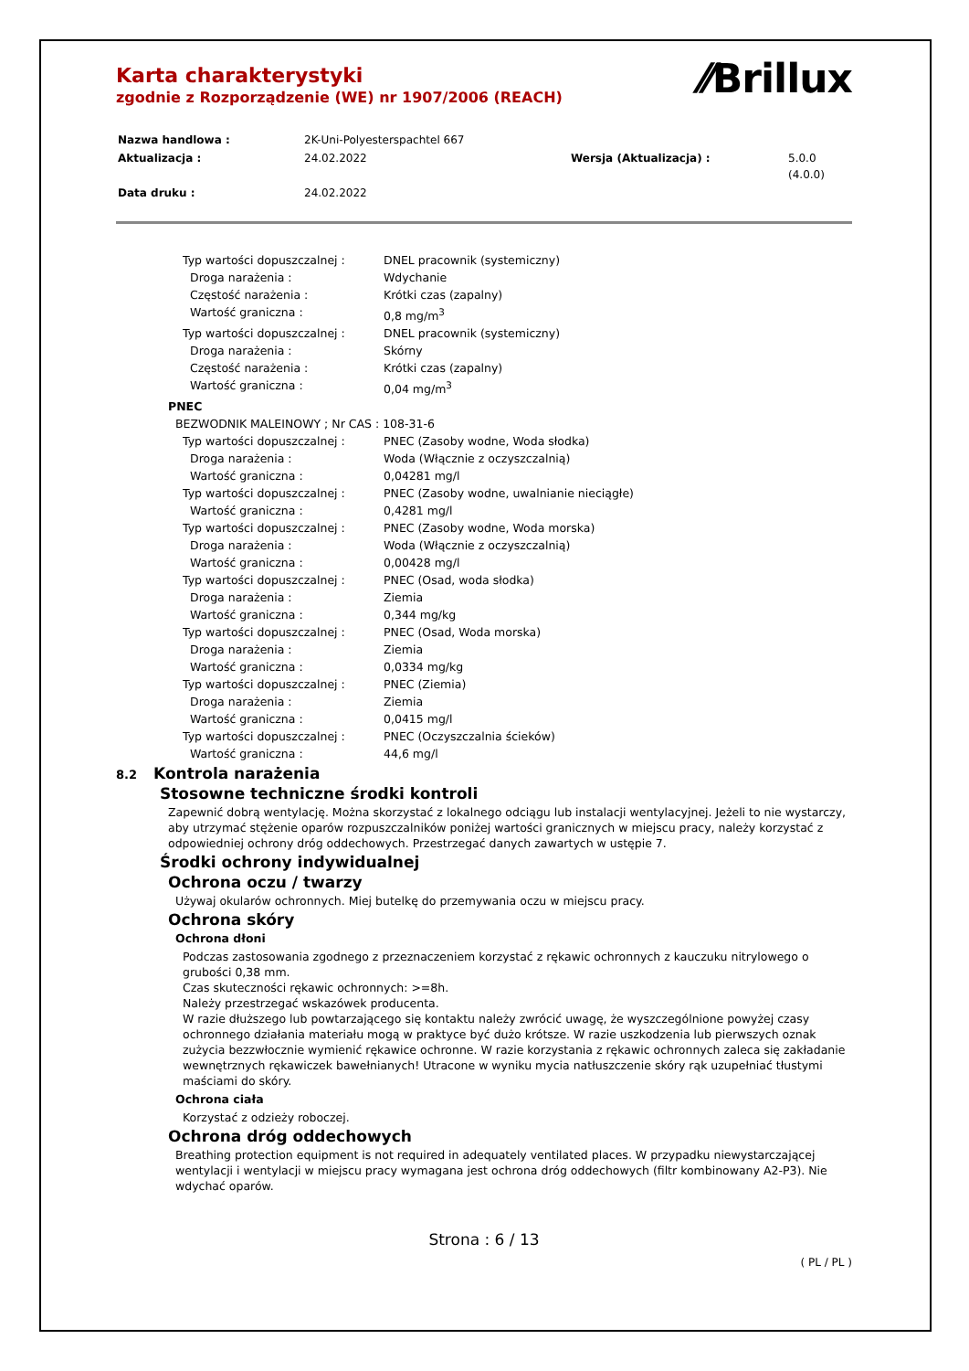⁄⁄Brillux
Karta charakterystyki
zgodnie z Rozporządzenie (WE) nr 1907/2006 (REACH)
| Nazwa handlowa : | 2K-Uni-Polyesterspachtel 667 | | |
| Aktualizacja : | 24.02.2022 | Wersja (Aktualizacja) : | 5.0.0 (4.0.0) |
| Data druku : | 24.02.2022 | | |
Typ wartości dopuszczalnej : DNEL pracownik (systemiczny)
Droga narażenia : Wdychanie
Częstość narażenia : Krótki czas (zapalny)
Wartość graniczna : 0,8 mg/m<sup>3</sup>
Typ wartości dopuszczalnej : DNEL pracownik (systemiczny)
Droga narażenia : Skórny
Częstość narażenia : Krótki czas (zapalny)
Wartość graniczna : 0,04 mg/m<sup>3</sup>
PNEC
BEZWODNIK MALEINOWY ; Nr CAS : 108-31-6
Typ wartości dopuszczalnej : PNEC (Zasoby wodne, Woda słodka)
Droga narażenia : Woda (Włącznie z oczyszczalnią)
Wartość graniczna : 0,04281 mg/l
Typ wartości dopuszczalnej : PNEC (Zasoby wodne, uwalnianie nieciągłe)
Wartość graniczna : 0,4281 mg/l
Typ wartości dopuszczalnej : PNEC (Zasoby wodne, Woda morska)
Droga narażenia : Woda (Włącznie z oczyszczalnią)
Wartość graniczna : 0,00428 mg/l
Typ wartości dopuszczalnej : PNEC (Osad, woda słodka)
Droga narażenia : Ziemia
Wartość graniczna : 0,344 mg/kg
Typ wartości dopuszczalnej : PNEC (Osad, Woda morska)
Droga narażenia : Ziemia
Wartość graniczna : 0,0334 mg/kg
Typ wartości dopuszczalnej : PNEC (Ziemia)
Droga narażenia : Ziemia
Wartość graniczna : 0,0415 mg/l
Typ wartości dopuszczalnej : PNEC (Oczyszczalnia ścieków)
Wartość graniczna : 44,6 mg/l
8.2 Kontrola narażenia
Stosowne techniczne środki kontroli
Zapewnić dobrą wentylację. Można skorzystać z lokalnego odciągu lub instalacji wentylacyjnej. Jeżeli to nie wystarczy, aby utrzymać stężenie oparów rozpuszczalników poniżej wartości granicznych w miejscu pracy, należy korzystać z odpowiedniej ochrony dróg oddechowych. Przestrzegać danych zawartych w ustępie 7.
Środki ochrony indywidualnej
Ochrona oczu / twarzy
Używaj okularów ochronnych. Miej butelkę do przemywania oczu w miejscu pracy.
Ochrona skóry
Ochrona dłoni
Podczas zastosowania zgodnego z przeznaczeniem korzystać z rękawic ochronnych z kauczuku nitrylowego o grubości 0,38 mm.
Czas skuteczności rękawic ochronnych: >=8h.
Należy przestrzegać wskazówek producenta.
W razie dłuższego lub powtarzającego się kontaktu należy zwrócić uwagę, że wyszczególnione powyżej czasy ochronnego działania materiału mogą w praktyce być dużo krótsze. W razie uszkodzenia lub pierwszych oznak zużycia bezzwłocznie wymienić rękawice ochronne. W razie korzystania z rękawic ochronnych zaleca się zakładanie wewnętrznych rękawiczek bawełnianych! Utracone w wyniku mycia natłuszczenie skóry rąk uzupełniać tłustymi maściami do skóry.
Ochrona ciała
Korzystać z odzieży roboczej.
Ochrona dróg oddechowych
Breathing protection equipment is not required in adequately ventilated places. W przypadku niewystarczającej wentylacji i wentylacji w miejscu pracy wymagana jest ochrona dróg oddechowych (filtr kombinowany A2-P3). Nie wdychać oparów.
Strona : 6 / 13
( PL / PL )